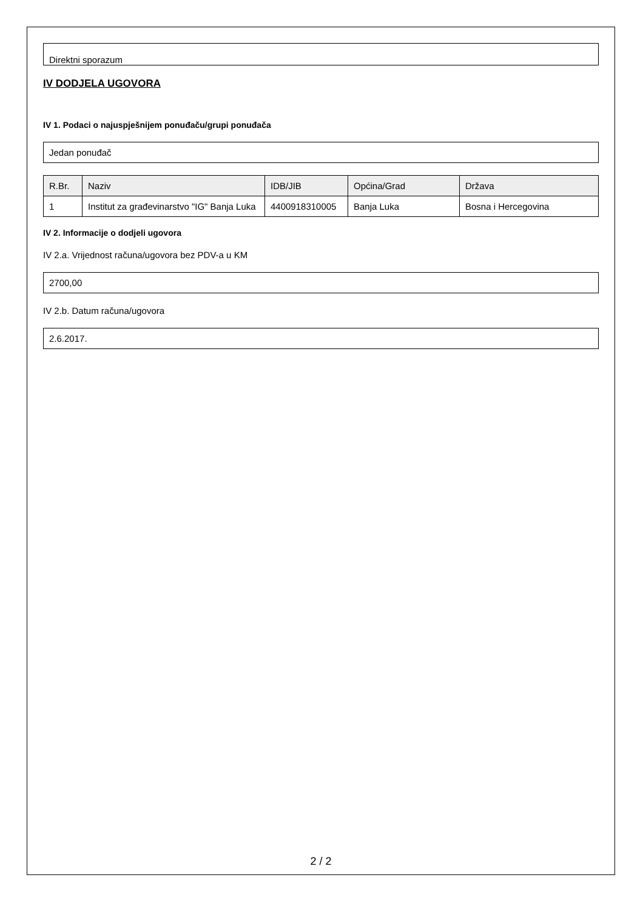Direktni sporazum
IV DODJELA UGOVORA
IV 1. Podaci o najuspješnijem ponuđaču/grupi ponuđača
Jedan ponuđač
| R.Br. | Naziv | IDB/JIB | Općina/Grad | Država |
| --- | --- | --- | --- | --- |
| 1 | Institut za građevinarstvo "IG" Banja Luka | 4400918310005 | Banja Luka | Bosna i Hercegovina |
IV 2. Informacije o dodjeli ugovora
IV 2.a. Vrijednost računa/ugovora bez PDV-a u KM
2700,00
IV 2.b. Datum računa/ugovora
2.6.2017.
2 / 2